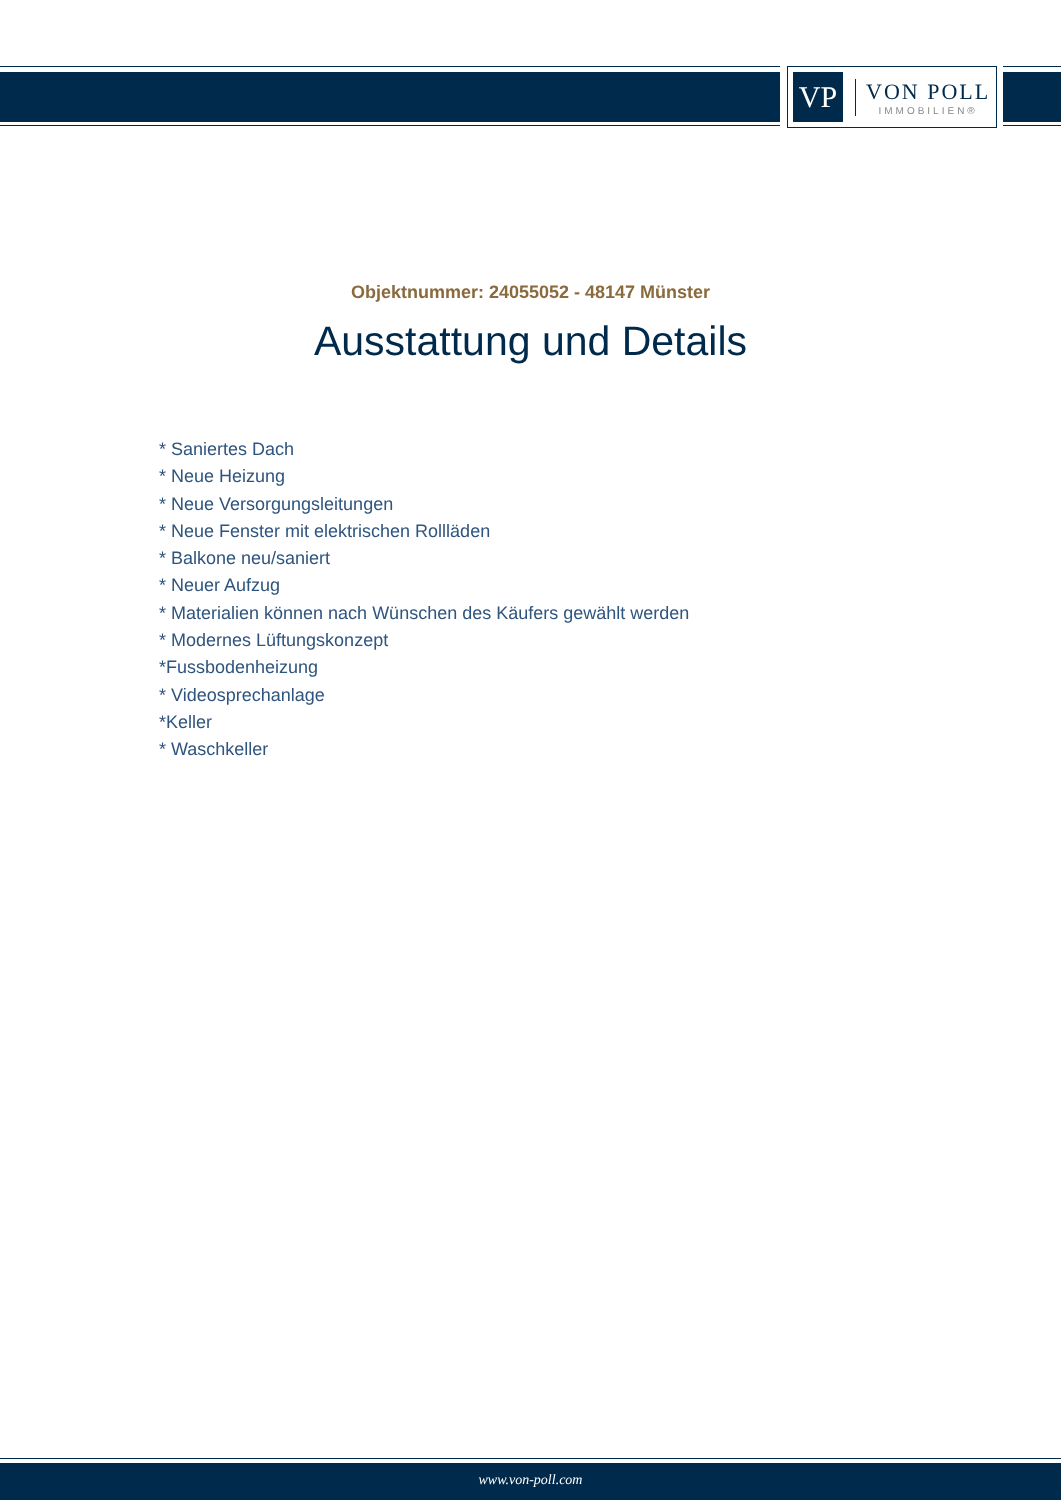VP
VON POLL
IMMOBILIEN®
Objektnummer: 24055052 - 48147 Münster
Ausstattung und Details
* Saniertes Dach
* Neue Heizung
* Neue Versorgungsleitungen
* Neue Fenster mit elektrischen Rollläden
* Balkone neu/saniert
* Neuer Aufzug
* Materialien können nach Wünschen des Käufers gewählt werden
* Modernes Lüftungskonzept
*Fussbodenheizung
* Videosprechanlage
*Keller
* Waschkeller
www.von-poll.com